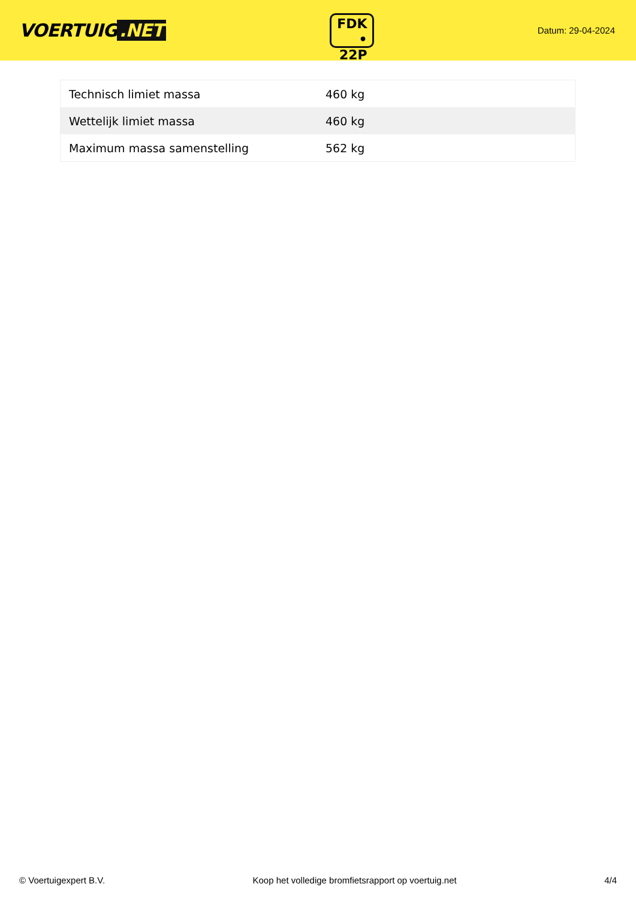VOERTUIG.NET
FDK
• 22P
Datum: 29-04-2024
| Technisch limiet massa | 460 kg |
| Wettelijk limiet massa | 460 kg |
| Maximum massa samenstelling | 562 kg |
© Voertuigexpert B.V. Koop het volledige bromfietsrapport op voertuig.net 4/4